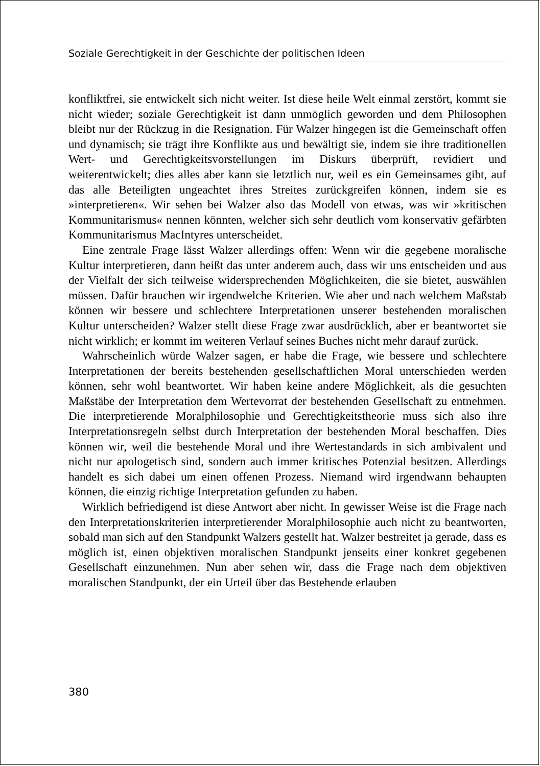Soziale Gerechtigkeit in der Geschichte der politischen Ideen
konfliktfrei, sie entwickelt sich nicht weiter. Ist diese heile Welt einmal zerstört, kommt sie nicht wieder; soziale Gerechtigkeit ist dann unmöglich geworden und dem Philosophen bleibt nur der Rückzug in die Resignation. Für Walzer hingegen ist die Gemeinschaft offen und dynamisch; sie trägt ihre Konflikte aus und bewältigt sie, indem sie ihre traditionellen Wert- und Gerechtigkeitsvorstellungen im Diskurs überprüft, revidiert und weiterentwickelt; dies alles aber kann sie letztlich nur, weil es ein Gemeinsames gibt, auf das alle Beteiligten ungeachtet ihres Streites zurückgreifen können, indem sie es »interpretieren«. Wir sehen bei Walzer also das Modell von etwas, was wir »kritischen Kommunitarismus« nennen könnten, welcher sich sehr deutlich vom konservativ gefärbten Kommunitarismus MacIntyres unterscheidet.
Eine zentrale Frage lässt Walzer allerdings offen: Wenn wir die gegebene moralische Kultur interpretieren, dann heißt das unter anderem auch, dass wir uns entscheiden und aus der Vielfalt der sich teilweise widersprechenden Möglichkeiten, die sie bietet, auswählen müssen. Dafür brauchen wir irgendwelche Kriterien. Wie aber und nach welchem Maßstab können wir bessere und schlechtere Interpretationen unserer bestehenden moralischen Kultur unterscheiden? Walzer stellt diese Frage zwar ausdrücklich, aber er beantwortet sie nicht wirklich; er kommt im weiteren Verlauf seines Buches nicht mehr darauf zurück.
Wahrscheinlich würde Walzer sagen, er habe die Frage, wie bessere und schlechtere Interpretationen der bereits bestehenden gesellschaftlichen Moral unterschieden werden können, sehr wohl beantwortet. Wir haben keine andere Möglichkeit, als die gesuchten Maßstäbe der Interpretation dem Wertevorrat der bestehenden Gesellschaft zu entnehmen. Die interpretierende Moralphilosophie und Gerechtigkeitstheorie muss sich also ihre Interpretationsregeln selbst durch Interpretation der bestehenden Moral beschaffen. Dies können wir, weil die bestehende Moral und ihre Wertestandards in sich ambivalent und nicht nur apologetisch sind, sondern auch immer kritisches Potenzial besitzen. Allerdings handelt es sich dabei um einen offenen Prozess. Niemand wird irgendwann behaupten können, die einzig richtige Interpretation gefunden zu haben.
Wirklich befriedigend ist diese Antwort aber nicht. In gewisser Weise ist die Frage nach den Interpretationskriterien interpretierender Moralphilosophie auch nicht zu beantworten, sobald man sich auf den Standpunkt Walzers gestellt hat. Walzer bestreitet ja gerade, dass es möglich ist, einen objektiven moralischen Standpunkt jenseits einer konkret gegebenen Gesellschaft einzunehmen. Nun aber sehen wir, dass die Frage nach dem objektiven moralischen Standpunkt, der ein Urteil über das Bestehende erlauben
380